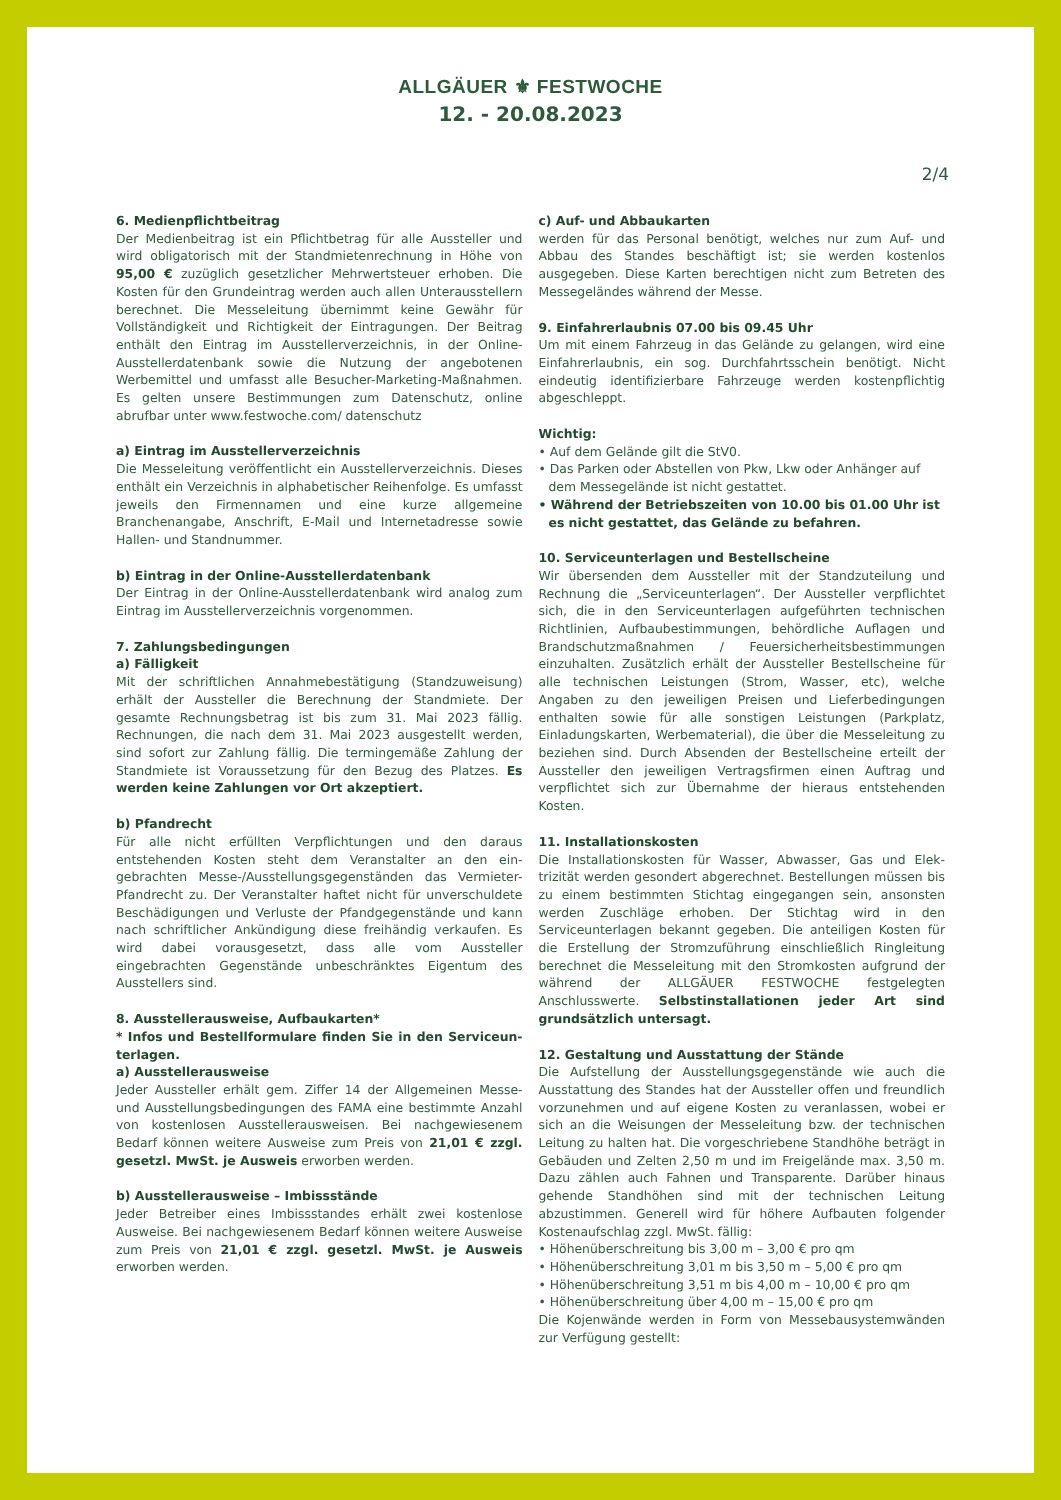ALLGÄUER ⚜ FESTWOCHE
12. - 20.08.2023
2/4
6. Medienpflichtbeitrag
Der Medienbeitrag ist ein Pflichtbetrag für alle Aussteller und wird obligatorisch mit der Standmietenrechnung in Höhe von 95,00 € zuzüglich gesetzlicher Mehrwertsteuer erhoben. Die Kosten für den Grundeintrag werden auch allen Unter­ausstellern berechnet. Die Messeleitung übernimmt keine Gewähr für Vollständigkeit und Richtigkeit der Eintragun­gen. Der Beitrag enthält den Eintrag im Ausstellerverzeich­nis, in der Online-Ausstellerdatenbank sowie die Nutzung der angebotenen Werbemittel und umfasst alle Besucher-Mar­keting-Maßnahmen. Es gelten unsere Bestimmungen zum Datenschutz, online abrufbar unter www.festwoche.com/ datenschutz
a) Eintrag im Ausstellerverzeichnis
Die Messeleitung veröffentlicht ein Ausstellerverzeichnis. Dieses enthält ein Verzeichnis in alphabetischer Reihen­folge. Es umfasst jeweils den Firmennamen und eine kurze allgemeine Branchenangabe, Anschrift, E-Mail und Internet­adresse sowie Hallen- und Standnummer.
b) Eintrag in der Online-Ausstellerdatenbank
Der Eintrag in der Online-Ausstellerdatenbank wird analog zum Eintrag im Ausstellerverzeichnis vorgenommen.
7. Zahlungsbedingungen
a) Fälligkeit
Mit der schriftlichen Annahmebestätigung (Standzuwei­sung) erhält der Aussteller die Berechnung der Standmiete. Der gesamte Rechnungsbetrag ist bis zum 31. Mai 2023 fäl­lig. Rechnungen, die nach dem 31. Mai 2023 ausgestellt wer­den, sind sofort zur Zahlung fällig. Die termingemäße Zah­lung der Standmiete ist Voraussetzung für den Bezug des Platzes. Es werden keine Zahlungen vor Ort akzeptiert.
b) Pfandrecht
Für alle nicht erfüllten Verpflichtungen und den daraus entstehenden Kosten steht dem Veranstalter an den ein­gebrachten Messe-/Ausstellungsgegenständen das Ver­mieter-Pfandrecht zu. Der Veranstalter haftet nicht für unverschuldete Beschädigungen und Verluste der Pfandge­genstände und kann nach schriftlicher Ankündigung diese freihändig verkaufen. Es wird dabei vorausgesetzt, dass alle vom Aussteller eingebrachten Gegenstände unbeschränk­tes Eigentum des Ausstellers sind.
8. Ausstellerausweise, Aufbaukarten*
* Infos und Bestellformulare finden Sie in den Serviceun­terlagen.
a) Ausstellerausweise
Jeder Aussteller erhält gem. Ziffer 14 der Allgemeinen Mes­se- und Ausstellungsbedingungen des FAMA eine bestimm­te Anzahl von kostenlosen Ausstellerausweisen. Bei nachge­wiesenem Bedarf können weitere Ausweise zum Preis von 21,01 € zzgl. gesetzl. MwSt. je Ausweis erworben werden.
b) Ausstellerausweise – Imbissstände
Jeder Betreiber eines Imbissstandes erhält zwei kostenlo­se Ausweise. Bei nachgewiesenem Bedarf können weite­re Ausweise zum Preis von 21,01 € zzgl. gesetzl. MwSt. je Ausweis erworben werden.
c) Auf- und Abbaukarten
werden für das Personal benötigt, welches nur zum Auf- und Abbau des Standes beschäftigt ist; sie werden kostenlos ausgegeben. Diese Karten berechtigen nicht zum Betreten des Messegeländes während der Messe.
9. Einfahrerlaubnis 07.00 bis 09.45 Uhr
Um mit einem Fahrzeug in das Gelände zu gelangen, wird eine Einfahrerlaubnis, ein sog. Durchfahrtsschein benö­tigt. Nicht eindeutig identifizierbare Fahrzeuge werden kostenpflichtig abgeschleppt.
Wichtig:
• Auf dem Gelände gilt die StV0.
• Das Parken oder Abstellen von Pkw, Lkw oder Anhänger auf dem Messegelände ist nicht gestattet.
• Während der Betriebszeiten von 10.00 bis 01.00 Uhr ist es nicht gestattet, das Gelände zu befahren.
10. Serviceunterlagen und Bestellscheine
Wir übersenden dem Aussteller mit der Standzuteilung und Rechnung die „Serviceunterlagen“. Der Aussteller verpflich­tet sich, die in den Serviceunterlagen aufgeführten tech­nischen Richtlinien, Aufbaubestimmungen, behördliche Auflagen und Brandschutzmaßnahmen / Feuersicherheits­bestimmungen einzuhalten. Zusätzlich erhält der Ausstel­ler Bestellscheine für alle technischen Leistungen (Strom, Wasser, etc), welche Angaben zu den jeweiligen Preisen und Lieferbedingungen enthalten sowie für alle sonstigen Leis­tungen (Parkplatz, Einladungskarten, Werbematerial), die über die Messeleitung zu beziehen sind. Durch Absenden der Bestellscheine erteilt der Aussteller den jeweiligen Ver­tragsfirmen einen Auftrag und verpflichtet sich zur Über­nahme der hieraus entstehenden Kosten.
11. Installationskosten
Die Installationskosten für Wasser, Abwasser, Gas und Elek­trizität werden gesondert abgerechnet. Bestellungen müs­sen bis zu einem bestimmten Stichtag eingegangen sein, ansonsten werden Zuschläge erhoben. Der Stichtag wird in den Serviceunterlagen bekannt gegeben. Die anteiligen Kosten für die Erstellung der Stromzuführung einschließ­lich Ringleitung berechnet die Messeleitung mit den Strom­kosten aufgrund der während der ALLGÄUER FESTWOCHE festgelegten Anschlusswerte. Selbstinstallationen jeder Art sind grundsätzlich untersagt.
12. Gestaltung und Ausstattung der Stände
Die Aufstellung der Ausstellungsgegenstände wie auch die Ausstattung des Standes hat der Aussteller offen und freundlich vorzunehmen und auf eigene Kosten zu ver­anlassen, wobei er sich an die Weisungen der Messelei­tung bzw. der technischen Leitung zu halten hat. Die vor­geschriebene Standhöhe beträgt in Gebäuden und Zelten 2,50 m und im Freigelände max. 3,50 m. Dazu zählen auch Fahnen und Transparente. Darüber hinaus gehende Stand­höhen sind mit der technischen Leitung abzustimmen. Ge­nerell wird für höhere Aufbauten folgender Kostenaufschlag zzgl. MwSt. fällig:
• Höhenüberschreitung bis 3,00 m – 3,00 € pro qm
• Höhenüberschreitung 3,01 m bis 3,50 m – 5,00 € pro qm
• Höhenüberschreitung 3,51 m bis 4,00 m – 10,00 € pro qm
• Höhenüberschreitung über 4,00 m – 15,00 € pro qm
Die Kojenwände werden in Form von Messebausystemwän­den zur Verfügung gestellt: